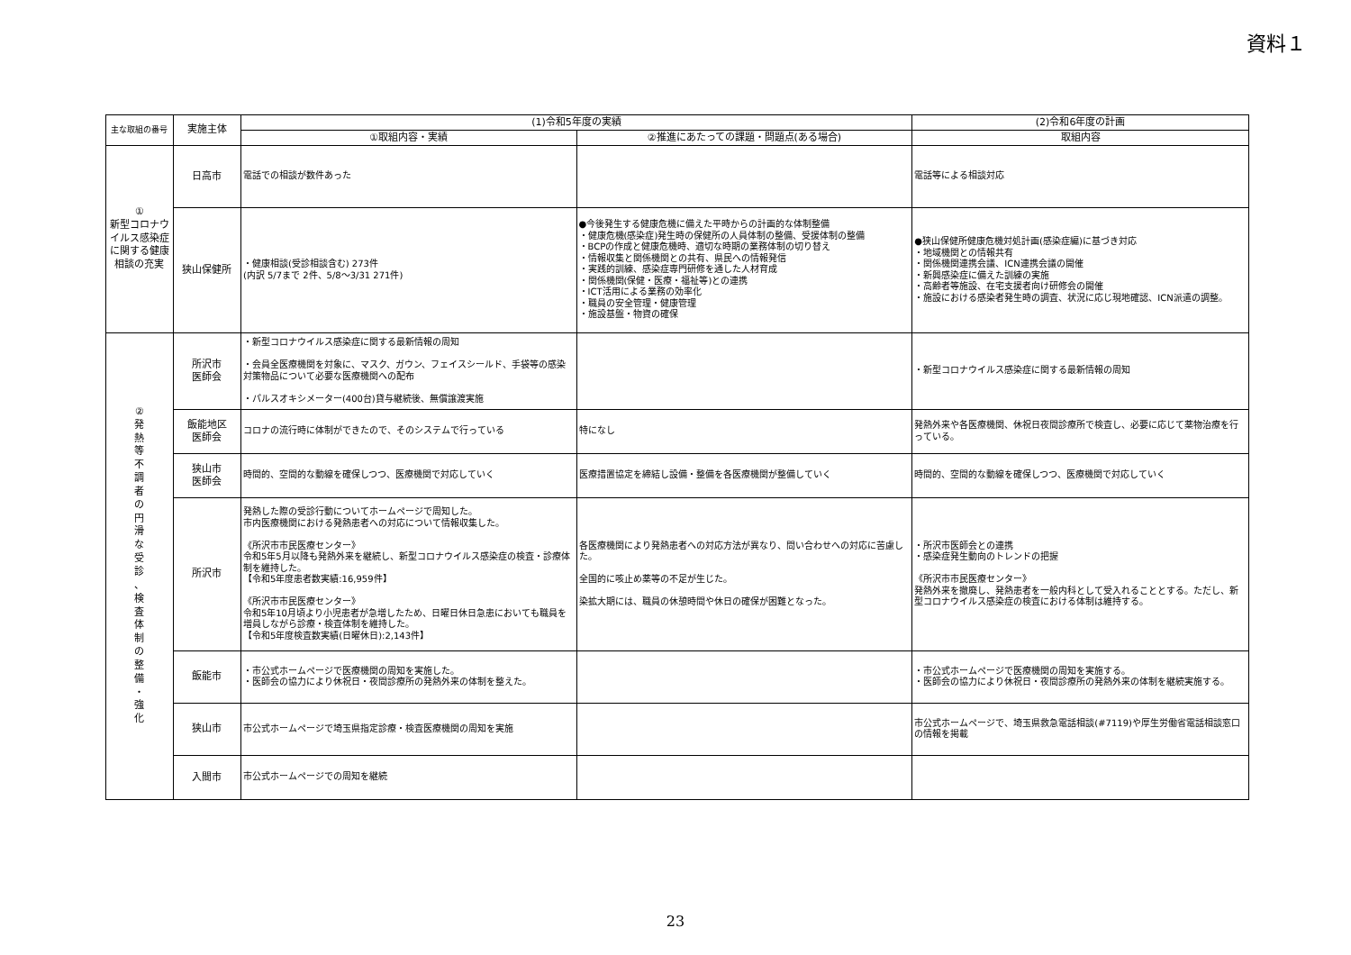資料１
| 主な取組の番号 | 実施主体 | (1)令和5年度の実績 | | (2)令和6年度の計画 |
| --- | --- | --- | --- | --- |
| | | ①取組内容・実績 | ②推進にあたっての課題・問題点(ある場合) | 取組内容 |
| ① 新型コロナウイルス感染症に関する健康相談の充実 | 日高市 | 電話での相談が数件あった | | 電話等による相談対応 |
| | 狭山保健所 | ・健康相談(受診相談含む) 273件 (内訳 5/7まで 2件、5/8～3/31 271件) | ●今後発生する健康危機に備えた平時からの計画的な体制整備 ・健康危機(感染症)発生時の保健所の人員体制の整備、受援体制の整備 ・BCPの作成と健康危機時、適切な時期の業務体制の切り替え ・情報収集と関係機関との共有、県民への情報発信 ・実践的訓練、感染症専門研修を通した人材育成 ・関係機関(保健・医療・福祉等)との連携 ・ICT活用による業務の効率化 ・職員の安全管理・健康管理 ・施設基盤・物資の確保 | ●狭山保健所健康危機対処計画(感染症編)に基づき対応 ・地域機関との情報共有 ・関係機関連携会議、ICN連携会議の開催 ・新興感染症に備えた訓練の実施 ・高齢者等施設、在宅支援者向け研修会の開催 ・施設における感染者発生時の調査、状況に応じ現地確認、ICN派遣の調整。 |
| ② 発 熱 等 不 調 者 の 円 滑 な 受 診 、 検 査 体 制 の 整 備 ・ 強 化 | 所沢市 医師会 | ・新型コロナウイルス感染症に関する最新情報の周知 ・会員全医療機関を対象に、マスク、ガウン、フェイスシールド、手袋等の感染対策物品について必要な医療機関への配布 ・パルスオキシメーター(400台)貸与継続後、無償譲渡実施 | | ・新型コロナウイルス感染症に関する最新情報の周知 |
| | 飯能地区 医師会 | コロナの流行時に体制ができたので、そのシステムで行っている | 特になし | 発熱外来や各医療機関、休祝日夜間診療所で検査し、必要に応じて薬物治療を行っている。 |
| | 狭山市 医師会 | 時間的、空間的な動線を確保しつつ、医療機関で対応していく | 医療措置協定を締結し設備・整備を各医療機関が整備していく | 時間的、空間的な動線を確保しつつ、医療機関で対応していく |
| | 所沢市 | 発熱した際の受診行動についてホームページで周知した。 市内医療機関における発熱患者への対応について情報収集した。 《所沢市市民医療センター》 令和5年5月以降も発熱外来を継続し、新型コロナウイルス感染症の検査・診療体制を維持した。 【令和5年度患者数実績:16,959件】 《所沢市市民医療センター》 令和5年10月頃より小児患者が急増したため、日曜日休日急患においても職員を増員しながら診療・検査体制を維持した。 【令和5年度検査数実績(日曜休日):2,143件】 | 各医療機関により発熱患者への対応方法が異なり、問い合わせへの対応に苦慮した。 全国的に咳止め薬等の不足が生じた。 染拡大期には、職員の休憩時間や休日の確保が困難となった。 | ・所沢市医師会との連携 ・感染症発生動向のトレンドの把握 《所沢市市民医療センター》 発熱外来を撤廃し、発熱患者を一般内科として受入れることとする。ただし、新型コロナウイルス感染症の検査における体制は維持する。 |
| | 飯能市 | ・市公式ホームページで医療機関の周知を実施した。 ・医師会の協力により休祝日・夜間診療所の発熱外来の体制を整えた。 | | ・市公式ホームページで医療機関の周知を実施する。 ・医師会の協力により休祝日・夜間診療所の発熱外来の体制を継続実施する。 |
| | 狭山市 | 市公式ホームページで埼玉県指定診療・検査医療機関の周知を実施 | | 市公式ホームページで、埼玉県救急電話相談(#7119)や厚生労働省電話相談窓口の情報を掲載 |
| | 入間市 | 市公式ホームページでの周知を継続 | | |
23